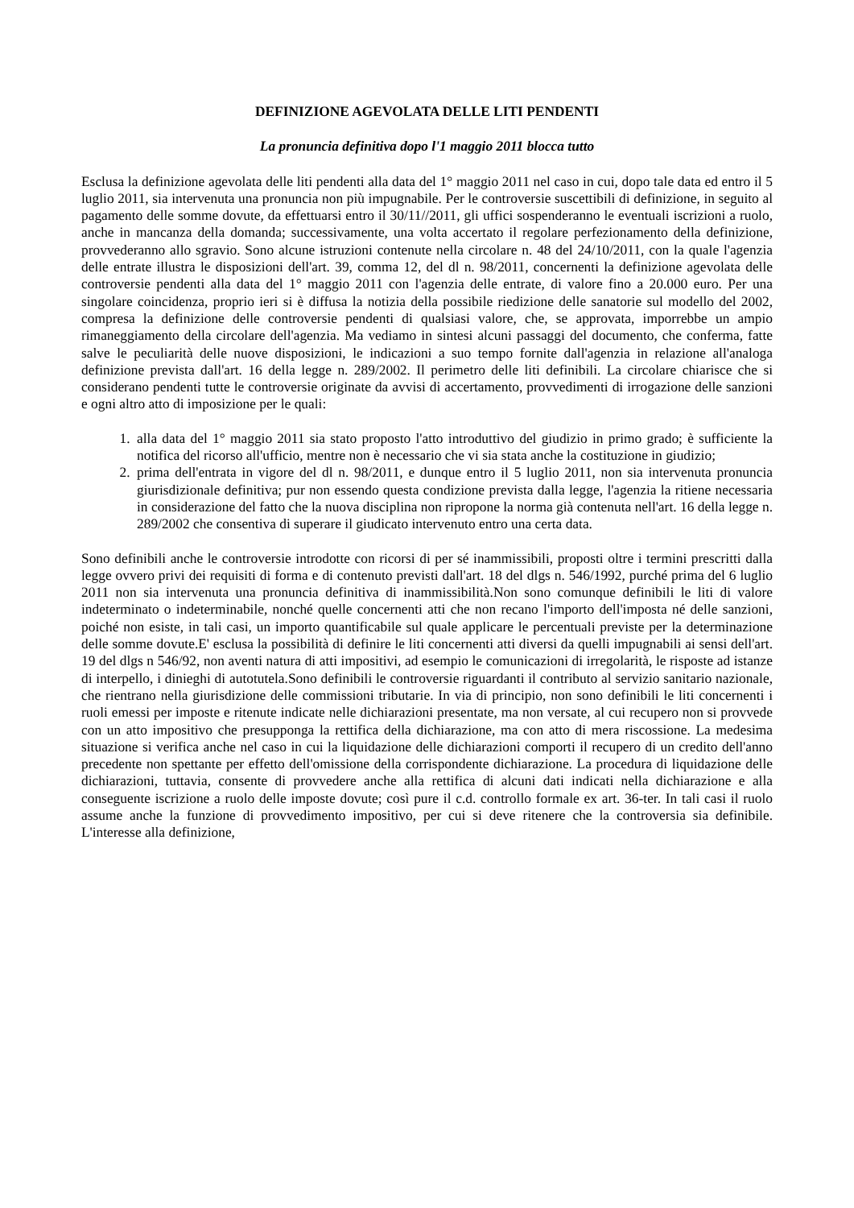DEFINIZIONE AGEVOLATA DELLE LITI PENDENTI
La pronuncia definitiva dopo l'1 maggio 2011 blocca tutto
Esclusa la definizione agevolata delle liti pendenti alla data del 1° maggio 2011 nel caso in cui, dopo tale data ed entro il 5 luglio 2011, sia intervenuta una pronuncia non più impugnabile. Per le controversie suscettibili di definizione, in seguito al pagamento delle somme dovute, da effettuarsi entro il 30/11//2011, gli uffici sospenderanno le eventuali iscrizioni a ruolo, anche in mancanza della domanda; successivamente, una volta accertato il regolare perfezionamento della definizione, provvederanno allo sgravio. Sono alcune istruzioni contenute nella circolare n. 48 del 24/10/2011, con la quale l'agenzia delle entrate illustra le disposizioni dell'art. 39, comma 12, del dl n. 98/2011, concernenti la definizione agevolata delle controversie pendenti alla data del 1° maggio 2011 con l'agenzia delle entrate, di valore fino a 20.000 euro. Per una singolare coincidenza, proprio ieri si è diffusa la notizia della possibile riedizione delle sanatorie sul modello del 2002, compresa la definizione delle controversie pendenti di qualsiasi valore, che, se approvata, imporrebbe un ampio rimaneggiamento della circolare dell'agenzia. Ma vediamo in sintesi alcuni passaggi del documento, che conferma, fatte salve le peculiarità delle nuove disposizioni, le indicazioni a suo tempo fornite dall'agenzia in relazione all'analoga definizione prevista dall'art. 16 della legge n. 289/2002. Il perimetro delle liti definibili. La circolare chiarisce che si considerano pendenti tutte le controversie originate da avvisi di accertamento, provvedimenti di irrogazione delle sanzioni e ogni altro atto di imposizione per le quali:
1. alla data del 1° maggio 2011 sia stato proposto l'atto introduttivo del giudizio in primo grado; è sufficiente la notifica del ricorso all'ufficio, mentre non è necessario che vi sia stata anche la costituzione in giudizio;
2. prima dell'entrata in vigore del dl n. 98/2011, e dunque entro il 5 luglio 2011, non sia intervenuta pronuncia giurisdizionale definitiva; pur non essendo questa condizione prevista dalla legge, l'agenzia la ritiene necessaria in considerazione del fatto che la nuova disciplina non ripropone la norma già contenuta nell'art. 16 della legge n. 289/2002 che consentiva di superare il giudicato intervenuto entro una certa data.
Sono definibili anche le controversie introdotte con ricorsi di per sé inammissibili, proposti oltre i termini prescritti dalla legge ovvero privi dei requisiti di forma e di contenuto previsti dall'art. 18 del dlgs n. 546/1992, purché prima del 6 luglio 2011 non sia intervenuta una pronuncia definitiva di inammissibilità.Non sono comunque definibili le liti di valore indeterminato o indeterminabile, nonché quelle concernenti atti che non recano l'importo dell'imposta né delle sanzioni, poiché non esiste, in tali casi, un importo quantificabile sul quale applicare le percentuali previste per la determinazione delle somme dovute.E' esclusa la possibilità di definire le liti concernenti atti diversi da quelli impugnabili ai sensi dell'art. 19 del dlgs n 546/92, non aventi natura di atti impositivi, ad esempio le comunicazioni di irregolarità, le risposte ad istanze di interpello, i dinieghi di autotutela.Sono definibili le controversie riguardanti il contributo al servizio sanitario nazionale, che rientrano nella giurisdizione delle commissioni tributarie. In via di principio, non sono definibili le liti concernenti i ruoli emessi per imposte e ritenute indicate nelle dichiarazioni presentate, ma non versate, al cui recupero non si provvede con un atto impositivo che presupponga la rettifica della dichiarazione, ma con atto di mera riscossione. La medesima situazione si verifica anche nel caso in cui la liquidazione delle dichiarazioni comporti il recupero di un credito dell'anno precedente non spettante per effetto dell'omissione della corrispondente dichiarazione. La procedura di liquidazione delle dichiarazioni, tuttavia, consente di provvedere anche alla rettifica di alcuni dati indicati nella dichiarazione e alla conseguente iscrizione a ruolo delle imposte dovute; così pure il c.d. controllo formale ex art. 36-ter. In tali casi il ruolo assume anche la funzione di provvedimento impositivo, per cui si deve ritenere che la controversia sia definibile. L'interesse alla definizione,